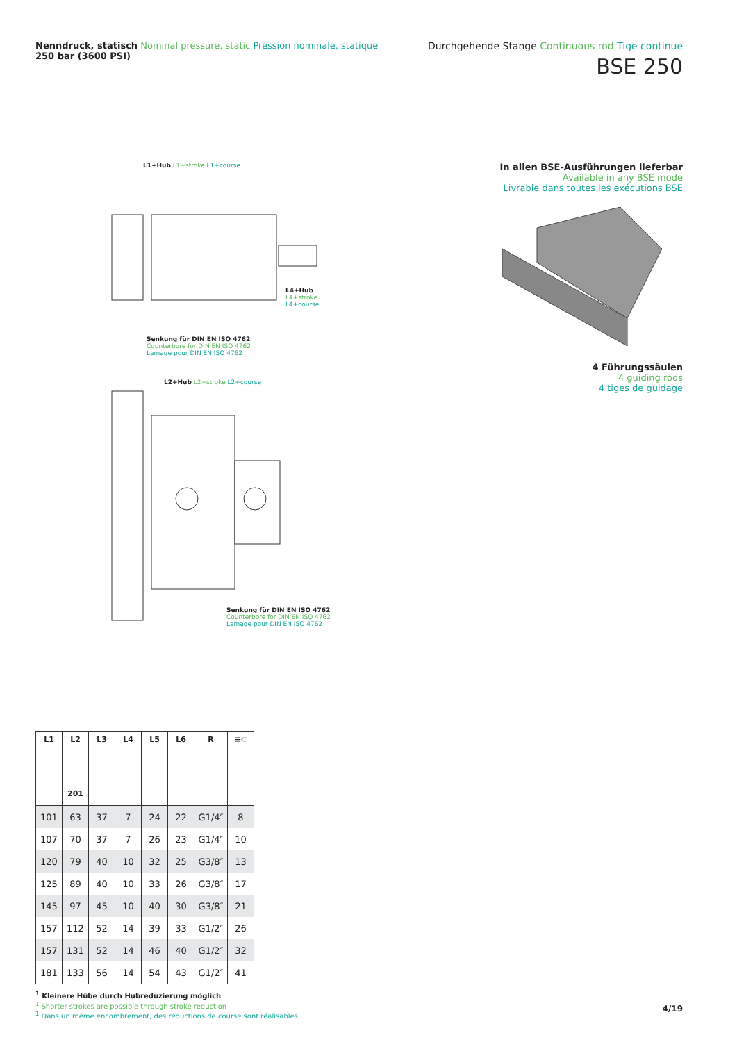Nenndruck, statisch Nominal pressure, static Pression nominale, statique
250 bar (3600 PSI)
Durchgehende Stange Continuous rod Tige continue
BSE 250
L1+Hub L1+stroke L1+course
L4+Hub
L4+stroke
L4+course
Senkung für DIN EN ISO 4762
Counterbore for DIN EN ISO 4762
Lamage pour DIN EN ISO 4762
L2+Hub L2+stroke L2+course
Senkung für DIN EN ISO 4762
Counterbore for DIN EN ISO 4762
Lamage pour DIN EN ISO 4762
In allen BSE-Ausführungen lieferbar
Available in any BSE mode
Livrable dans toutes les exécutions BSE
4 Führungssäulen
4 guiding rods
4 tiges de guidage
| L1 | L2 201 | L3 | L4 | L5 | L6 | R | ≡⊂ |
| --- | --- | --- | --- | --- | --- | --- | --- |
| 101 | 63 | 37 | 7 | 24 | 22 | G1/4″ | 8 |
| 107 | 70 | 37 | 7 | 26 | 23 | G1/4″ | 10 |
| 120 | 79 | 40 | 10 | 32 | 25 | G3/8″ | 13 |
| 125 | 89 | 40 | 10 | 33 | 26 | G3/8″ | 17 |
| 145 | 97 | 45 | 10 | 40 | 30 | G3/8″ | 21 |
| 157 | 112 | 52 | 14 | 39 | 33 | G1/2″ | 26 |
| 157 | 131 | 52 | 14 | 46 | 40 | G1/2″ | 32 |
| 181 | 133 | 56 | 14 | 54 | 43 | G1/2″ | 41 |
<sup>1</sup> Kleinere Hübe durch Hubreduzierung möglich
<sup>1</sup> Shorter strokes are possible through stroke reduction
<sup>1</sup> Dans un même encombrement, des réductions de course sont réalisables
4/19